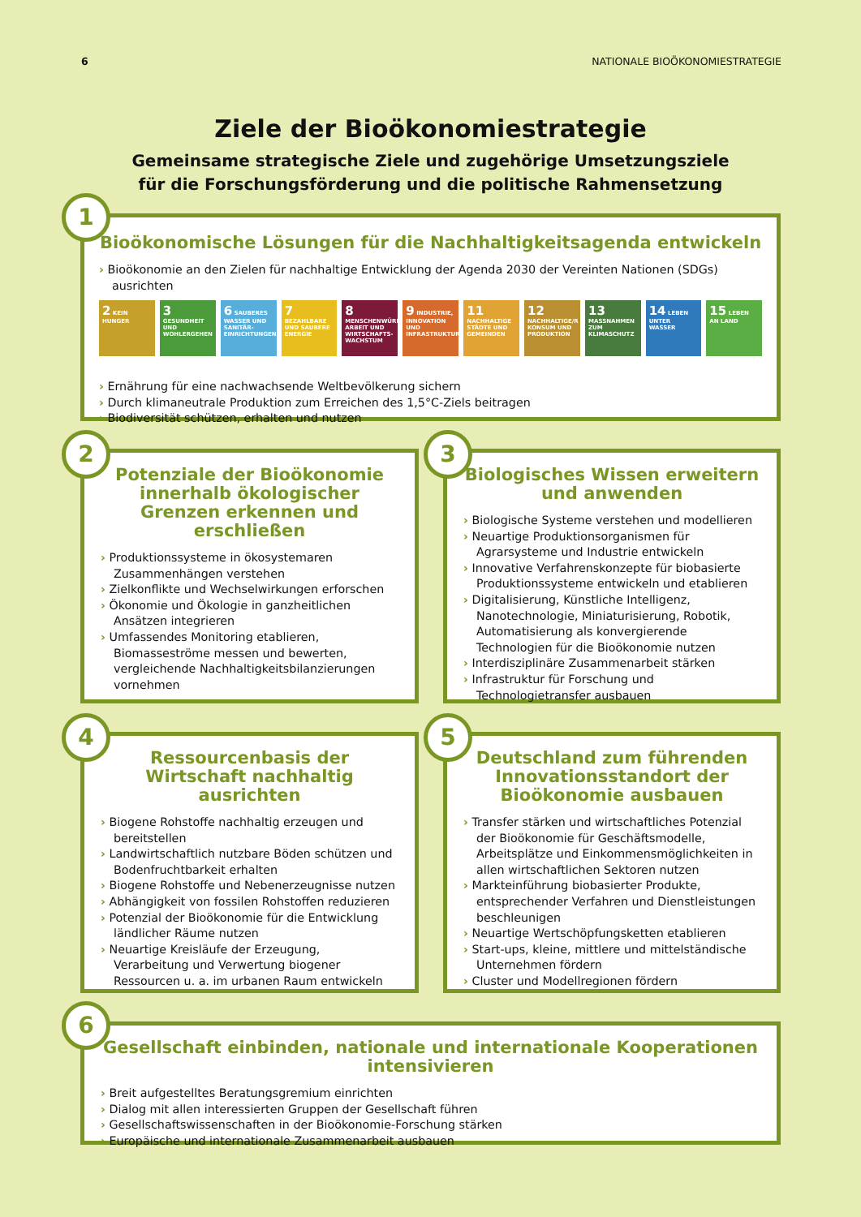6 NATIONALE BIOÖKONOMIESTRATEGIE
Ziele der Bioökonomiestrategie
Gemeinsame strategische Ziele und zugehörige Umsetzungsziele
für die Forschungsförderung und die politische Rahmensetzung
Bioökonomische Lösungen für die Nachhaltigkeitsagenda entwickeln
› Bioökonomie an den Zielen für nachhaltige Entwicklung der Agenda 2030 der Vereinten Nationen (SDGs) ausrichten
2 KEIN HUNGER
3 GESUNDHEIT UND WOHLERGEHEN
6 SAUBERES WASSER UND SANITÄR-EINRICHTUNGEN
7 BEZAHLBARE UND SAUBERE ENERGIE
8 MENSCHENWÜRDIGE ARBEIT UND WIRTSCHAFTS-WACHSTUM
9 INDUSTRIE, INNOVATION UND INFRASTRUKTUR
11 NACHHALTIGE STÄDTE UND GEMEINDEN
12 NACHHALTIGE/R KONSUM UND PRODUKTION
13 MASSNAHMEN ZUM KLIMASCHUTZ
14 LEBEN UNTER WASSER
15 LEBEN AN LAND
› Ernährung für eine nachwachsende Weltbevölkerung sichern
› Durch klimaneutrale Produktion zum Erreichen des 1,5°C-Ziels beitragen
› Biodiversität schützen, erhalten und nutzen
1
Potenziale der Bioökonomie innerhalb ökologischer Grenzen erkennen und erschließen
› Produktionssysteme in ökosystemaren Zusammenhängen verstehen
› Zielkonflikte und Wechselwirkungen erforschen
› Ökonomie und Ökologie in ganzheitlichen Ansätzen integrieren
› Umfassendes Monitoring etablieren, Biomasseströme messen und bewerten, vergleichende Nachhaltigkeitsbilanzierungen vornehmen
2
Biologisches Wissen erweitern und anwenden
› Biologische Systeme verstehen und modellieren
› Neuartige Produktionsorganismen für Agrarsysteme und Industrie entwickeln
› Innovative Verfahrenskonzepte für biobasierte Produktionssysteme entwickeln und etablieren
› Digitalisierung, Künstliche Intelligenz, Nanotechnologie, Miniaturisierung, Robotik, Automatisierung als konvergierende Technologien für die Bioökonomie nutzen
› Interdisziplinäre Zusammenarbeit stärken
› Infrastruktur für Forschung und Technologietransfer ausbauen
3
Ressourcenbasis der Wirtschaft nachhaltig ausrichten
› Biogene Rohstoffe nachhaltig erzeugen und bereitstellen
› Landwirtschaftlich nutzbare Böden schützen und Bodenfruchtbarkeit erhalten
› Biogene Rohstoffe und Nebenerzeugnisse nutzen
› Abhängigkeit von fossilen Rohstoffen reduzieren
› Potenzial der Bioökonomie für die Entwicklung ländlicher Räume nutzen
› Neuartige Kreisläufe der Erzeugung, Verarbeitung und Verwertung biogener Ressourcen u. a. im urbanen Raum entwickeln
4
Deutschland zum führenden Innovationsstandort der Bioökonomie ausbauen
› Transfer stärken und wirtschaftliches Potenzial der Bioökonomie für Geschäftsmodelle, Arbeitsplätze und Einkommensmöglichkeiten in allen wirtschaftlichen Sektoren nutzen
› Markteinführung biobasierter Produkte, entsprechender Verfahren und Dienstleistungen beschleunigen
› Neuartige Wertschöpfungsketten etablieren
› Start-ups, kleine, mittlere und mittelständische Unternehmen fördern
› Cluster und Modellregionen fördern
5
Gesellschaft einbinden, nationale und internationale Kooperationen intensivieren
› Breit aufgestelltes Beratungsgremium einrichten
› Dialog mit allen interessierten Gruppen der Gesellschaft führen
› Gesellschaftswissenschaften in der Bioökonomie-Forschung stärken
› Europäische und internationale Zusammenarbeit ausbauen
6